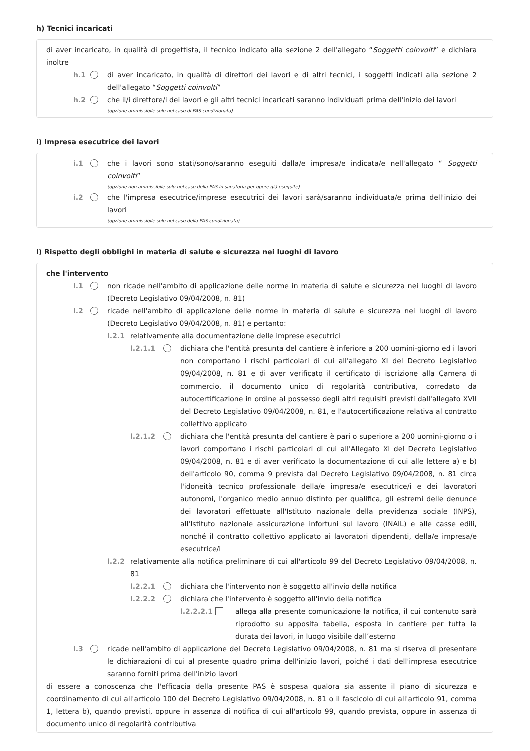h) Tecnici incaricati
di aver incaricato, in qualità di progettista, il tecnico indicato alla sezione 2 dell'allegato “Soggetti coinvolti” e dichiara inoltre
h.1 di aver incaricato, in qualità di direttori dei lavori e di altri tecnici, i soggetti indicati alla sezione 2 dell'allegato “Soggetti coinvolti”
h.2 che il/i direttore/i dei lavori e gli altri tecnici incaricati saranno individuati prima dell'inizio dei lavori
(opzione ammissibile solo nel caso di PAS condizionata)
i) Impresa esecutrice dei lavori
i.1 che i lavori sono stati/sono/saranno eseguiti dalla/e impresa/e indicata/e nell'allegato “ Soggetti coinvolti”
(opzione non ammissibile solo nel caso della PAS in sanatoria per opere già eseguite)
i.2 che l'impresa esecutrice/imprese esecutrici dei lavori sarà/saranno individuata/e prima dell'inizio dei lavori
(opzione ammissibile solo nel caso della PAS condizionata)
l) Rispetto degli obblighi in materia di salute e sicurezza nei luoghi di lavoro
che l'intervento
l.1 non ricade nell'ambito di applicazione delle norme in materia di salute e sicurezza nei luoghi di lavoro (Decreto Legislativo 09/04/2008, n. 81)
l.2 ricade nell'ambito di applicazione delle norme in materia di salute e sicurezza nei luoghi di lavoro (Decreto Legislativo 09/04/2008, n. 81) e pertanto:
l.2.1 relativamente alla documentazione delle imprese esecutrici
l.2.1.1
dichiara che l'entità presunta del cantiere è inferiore a 200 uomini-giorno ed i lavori non comportano i rischi particolari di cui all'allegato XI del Decreto Legislativo 09/04/2008, n. 81 e di aver verificato il certificato di iscrizione alla Camera di commercio, il documento unico di regolarità contributiva, corredato da autocertificazione in ordine al possesso degli altri requisiti previsti dall'allegato XVII del Decreto Legislativo 09/04/2008, n. 81, e l'autocertificazione relativa al contratto collettivo applicato
l.2.1.2
dichiara che l'entità presunta del cantiere è pari o superiore a 200 uomini-giorno o i lavori comportano i rischi particolari di cui all'Allegato XI del Decreto Legislativo 09/04/2008, n. 81 e di aver verificato la documentazione di cui alle lettere a) e b) dell'articolo 90, comma 9 prevista dal Decreto Legislativo 09/04/2008, n. 81 circa l'idoneità tecnico professionale della/e impresa/e esecutrice/i e dei lavoratori autonomi, l'organico medio annuo distinto per qualifica, gli estremi delle denunce dei lavoratori effettuate all'Istituto nazionale della previdenza sociale (INPS), all'Istituto nazionale assicurazione infortuni sul lavoro (INAIL) e alle casse edili, nonché il contratto collettivo applicato ai lavoratori dipendenti, della/e impresa/e esecutrice/i
l.2.2 relativamente alla notifica preliminare di cui all'articolo 99 del Decreto Legislativo 09/04/2008, n. 81
l.2.2.1
dichiara che l'intervento non è soggetto all'invio della notifica
l.2.2.2
dichiara che l'intervento è soggetto all'invio della notifica
l.2.2.2.1
allega alla presente comunicazione la notifica, il cui contenuto sarà riprodotto su apposita tabella, esposta in cantiere per tutta la durata dei lavori, in luogo visibile dall’esterno
l.3 ricade nell'ambito di applicazione del Decreto Legislativo 09/04/2008, n. 81 ma si riserva di presentare le dichiarazioni di cui al presente quadro prima dell'inizio lavori, poiché i dati dell'impresa esecutrice saranno forniti prima dell'inizio lavori
di essere a conoscenza che l'efficacia della presente PAS è sospesa qualora sia assente il piano di sicurezza e coordinamento di cui all'articolo 100 del Decreto Legislativo 09/04/2008, n. 81 o il fascicolo di cui all'articolo 91, comma 1, lettera b), quando previsti, oppure in assenza di notifica di cui all'articolo 99, quando prevista, oppure in assenza di documento unico di regolarità contributiva